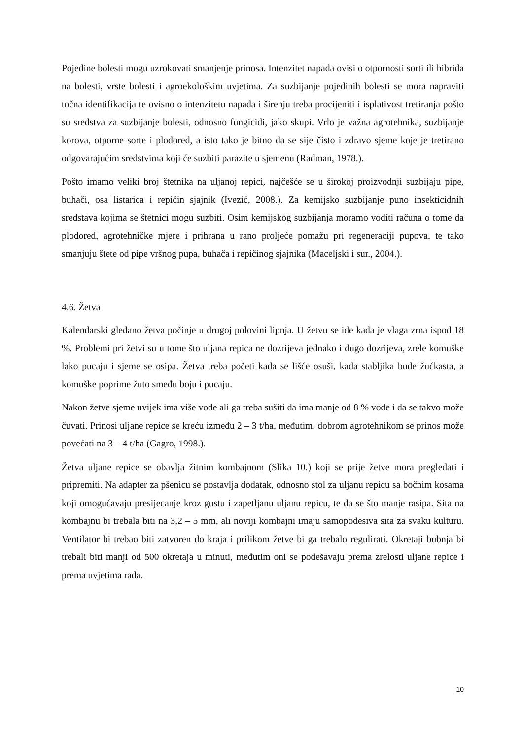Pojedine bolesti mogu uzrokovati smanjenje prinosa. Intenzitet napada ovisi o otpornosti sorti ili hibrida na bolesti, vrste bolesti i agroekološkim uvjetima. Za suzbijanje pojedinih bolesti se mora napraviti točna identifikacija te ovisno o intenzitetu napada i širenju treba procijeniti i isplativost tretiranja pošto su sredstva za suzbijanje bolesti, odnosno fungicidi, jako skupi. Vrlo je važna agrotehnika, suzbijanje korova, otporne sorte i plodored, a isto tako je bitno da se sije čisto i zdravo sjeme koje je tretirano odgovarajućim sredstvima koji će suzbiti parazite u sjemenu (Radman, 1978.).
Pošto imamo veliki broj štetnika na uljanoj repici, najčešće se u širokoj proizvodnji suzbijaju pipe, buhači, osa listarica i repičin sjajnik (Ivezić, 2008.). Za kemijsko suzbijanje puno insekticidnih sredstava kojima se štetnici mogu suzbiti. Osim kemijskog suzbijanja moramo voditi računa o tome da plodored, agrotehničke mjere i prihrana u rano proljeće pomažu pri regeneraciji pupova, te tako smanjuju štete od pipe vršnog pupa, buhača i repičinog sjajnika (Maceljski i sur., 2004.).
4.6. Žetva
Kalendarski gledano žetva počinje u drugoj polovini lipnja. U žetvu se ide kada je vlaga zrna ispod 18 %. Problemi pri žetvi su u tome što uljana repica ne dozrijeva jednako i dugo dozrijeva, zrele komuške lako pucaju i sjeme se osipa. Žetva treba početi kada se lišće osuši, kada stabljika bude žućkasta, a komuške poprime žuto smeđu boju i pucaju.
Nakon žetve sjeme uvijek ima više vode ali ga treba sušiti da ima manje od 8 % vode i da se takvo može čuvati. Prinosi uljane repice se kreću između 2 – 3 t/ha, međutim, dobrom agrotehnikom se prinos može povećati na 3 – 4 t/ha (Gagro, 1998.).
Žetva uljane repice se obavlja žitnim kombajnom (Slika 10.) koji se prije žetve mora pregledati i pripremiti. Na adapter za pšenicu se postavlja dodatak, odnosno stol za uljanu repicu sa bočnim kosama koji omogućavaju presijecanje kroz gustu i zapetljanu uljanu repicu, te da se što manje rasipa. Sita na kombajnu bi trebala biti na 3,2 – 5 mm, ali noviji kombajni imaju samopodesiva sita za svaku kulturu. Ventilator bi trebao biti zatvoren do kraja i prilikom žetve bi ga trebalo regulirati. Okretaji bubnja bi trebali biti manji od 500 okretaja u minuti, međutim oni se podešavaju prema zrelosti uljane repice i prema uvjetima rada.
10